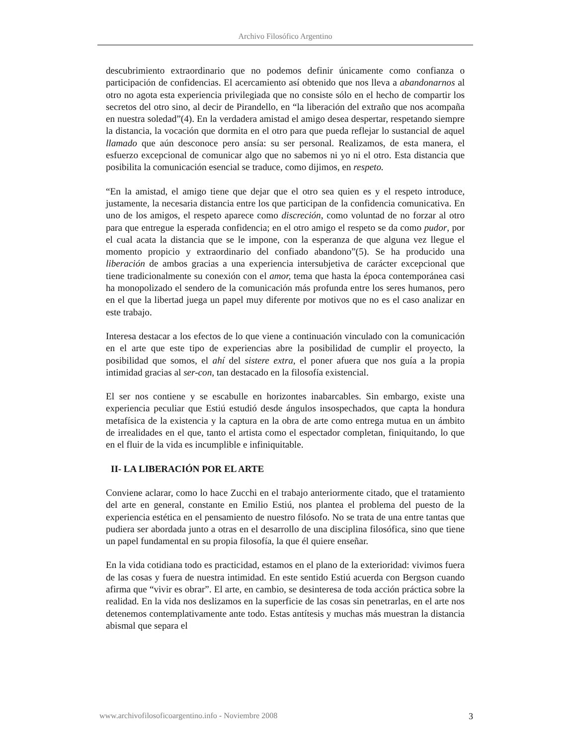Archivo Filosófico Argentino
descubrimiento extraordinario que no podemos definir únicamente como confianza o participación de confidencias. El acercamiento así obtenido que nos lleva a abandonarnos al otro no agota esta experiencia privilegiada que no consiste sólo en el hecho de compartir los secretos del otro sino, al decir de Pirandello, en “la liberación del extraño que nos acompaña en nuestra soledad”(4). En la verdadera amistad el amigo desea despertar, respetando siempre la distancia, la vocación que dormita en el otro para que pueda reflejar lo sustancial de aquel llamado que aún desconoce pero ansía: su ser personal. Realizamos, de esta manera, el esfuerzo excepcional de comunicar algo que no sabemos ni yo ni el otro. Esta distancia que posibilita la comunicación esencial se traduce, como dijimos, en respeto.
“En la amistad, el amigo tiene que dejar que el otro sea quien es y el respeto introduce, justamente, la necesaria distancia entre los que participan de la confidencia comunicativa. En uno de los amigos, el respeto aparece como discreción, como voluntad de no forzar al otro para que entregue la esperada confidencia; en el otro amigo el respeto se da como pudor, por el cual acata la distancia que se le impone, con la esperanza de que alguna vez llegue el momento propicio y extraordinario del confiado abandono”(5). Se ha producido una liberación de ambos gracias a una experiencia intersubjetiva de carácter excepcional que tiene tradicionalmente su conexión con el amor, tema que hasta la época contemporánea casi ha monopolizado el sendero de la comunicación más profunda entre los seres humanos, pero en el que la libertad juega un papel muy diferente por motivos que no es el caso analizar en este trabajo.
Interesa destacar a los efectos de lo que viene a continuación vinculado con la comunicación en el arte que este tipo de experiencias abre la posibilidad de cumplir el proyecto, la posibilidad que somos, el ahí del sistere extra, el poner afuera que nos guía a la propia intimidad gracias al ser-con, tan destacado en la filosofía existencial.
El ser nos contiene y se escabulle en horizontes inabarcables. Sin embargo, existe una experiencia peculiar que Estiú estudió desde ángulos insospechados, que capta la hondura metafísica de la existencia y la captura en la obra de arte como entrega mutua en un ámbito de irrealidades en el que, tanto el artista como el espectador completan, finiquitando, lo que en el fluir de la vida es incumplible e infiniquitable.
II- LA LIBERACIÓN POR EL ARTE
Conviene aclarar, como lo hace Zucchi en el trabajo anteriormente citado, que el tratamiento del arte en general, constante en Emilio Estiú, nos plantea el problema del puesto de la experiencia estética en el pensamiento de nuestro filósofo. No se trata de una entre tantas que pudiera ser abordada junto a otras en el desarrollo de una disciplina filosófica, sino que tiene un papel fundamental en su propia filosofía, la que él quiere enseñar.
En la vida cotidiana todo es practicidad, estamos en el plano de la exterioridad: vivimos fuera de las cosas y fuera de nuestra intimidad. En este sentido Estiú acuerda con Bergson cuando afirma que “vivir es obrar”. El arte, en cambio, se desinteresa de toda acción práctica sobre la realidad. En la vida nos deslizamos en la superficie de las cosas sin penetrarlas, en el arte nos detenemos contemplativamente ante todo. Estas antítesis y muchas más muestran la distancia abismal que separa el
www.archivofilosoficoargentino.info - Noviembre 2008 3